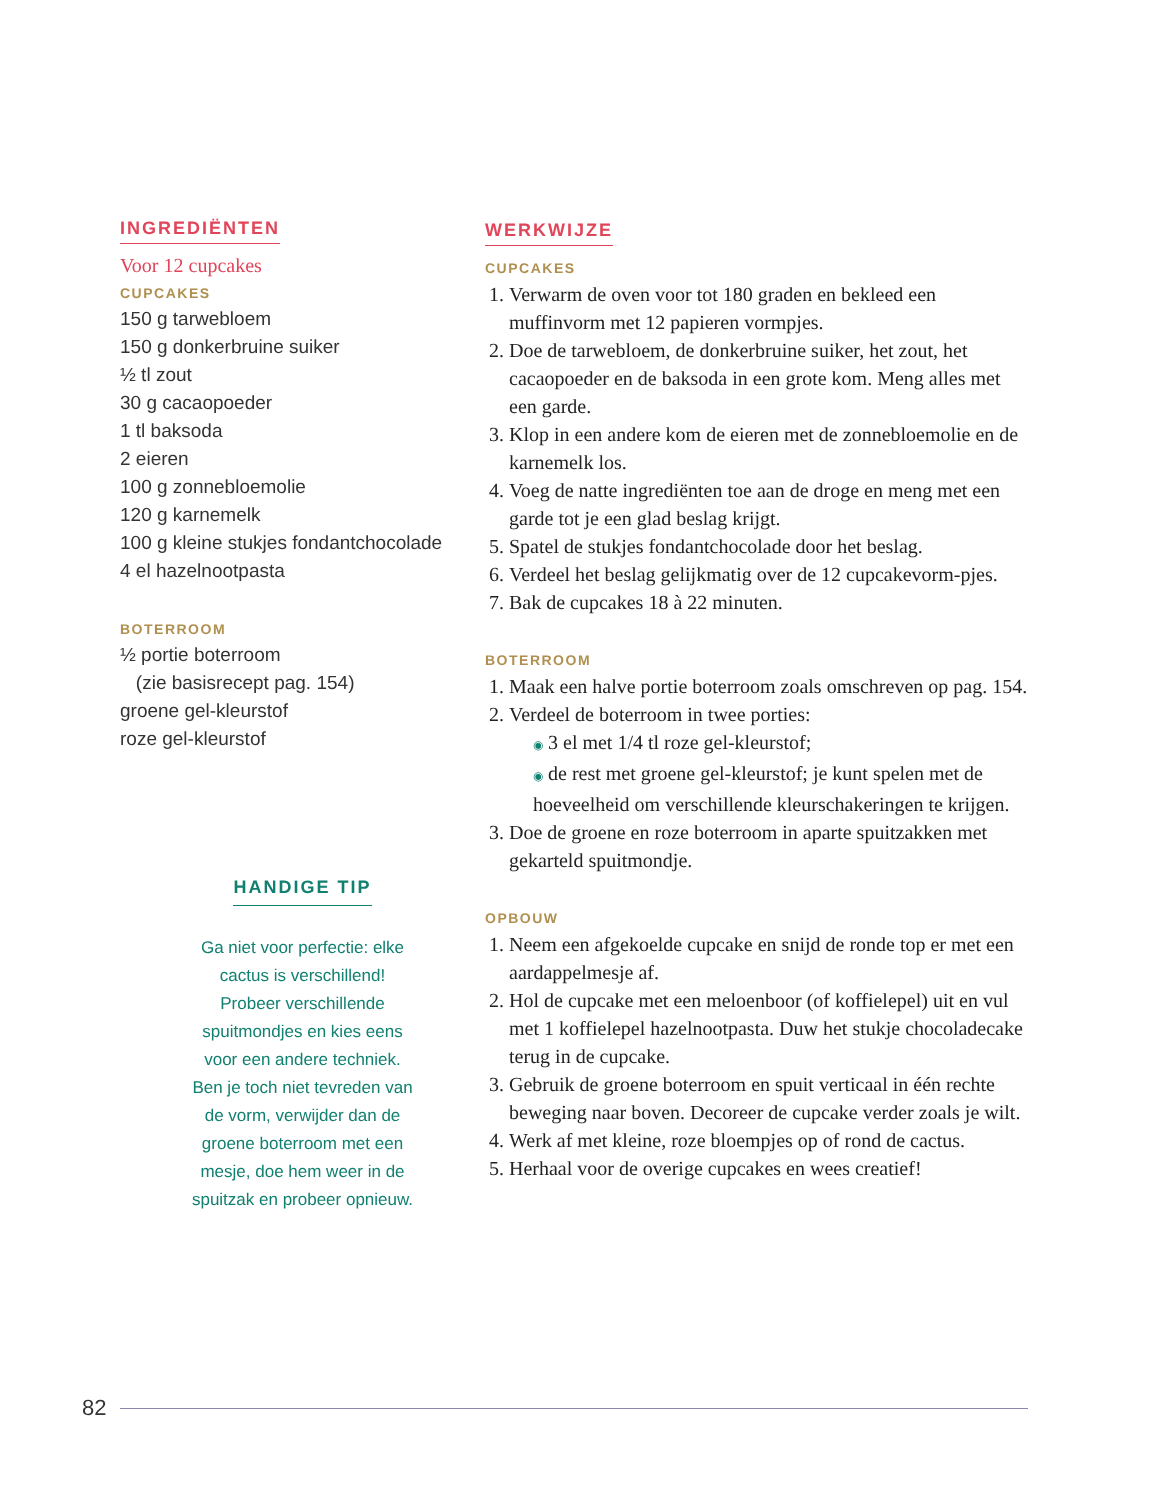INGREDIËNTEN
Voor 12 cupcakes
CUPCAKES
150 g tarwebloem
150 g donkerbruine suiker
½ tl zout
30 g cacaopoeder
1 tl baksoda
2 eieren
100 g zonnebloemolie
120 g karnemelk
100 g kleine stukjes fondantchocolade
4 el hazelnootpasta
BOTERROOM
½ portie boterroom
(zie basisrecept pag. 154)
groene gel-kleurstof
roze gel-kleurstof
HANDIGE TIP
Ga niet voor perfectie: elke
cactus is verschillend!
Probeer verschillende
spuitmondjes en kies eens
voor een andere techniek.
Ben je toch niet tevreden van
de vorm, verwijder dan de
groene boterroom met een
mesje, doe hem weer in de
spuitzak en probeer opnieuw.
WERKWIJZE
CUPCAKES
1. Verwarm de oven voor tot 180 graden en bekleed een muffinvorm met 12 papieren vormpjes.
2. Doe de tarwebloem, de donkerbruine suiker, het zout, het cacaopoeder en de baksoda in een grote kom. Meng alles met een garde.
3. Klop in een andere kom de eieren met de zonnebloemolie en de karnemelk los.
4. Voeg de natte ingrediënten toe aan de droge en meng met een garde tot je een glad beslag krijgt.
5. Spatel de stukjes fondantchocolade door het beslag.
6. Verdeel het beslag gelijkmatig over de 12 cupcakevorm-pjes.
7. Bak de cupcakes 18 à 22 minuten.
BOTERROOM
1. Maak een halve portie boterroom zoals omschreven op pag. 154.
2. Verdeel de boterroom in twee porties:
◉ 3 el met 1/4 tl roze gel-kleurstof;
◉ de rest met groene gel-kleurstof; je kunt spelen met de hoeveelheid om verschillende kleurschakeringen te krijgen.
3. Doe de groene en roze boterroom in aparte spuitzakken met gekarteld spuitmondje.
OPBOUW
1. Neem een afgekoelde cupcake en snijd de ronde top er met een aardappelmesje af.
2. Hol de cupcake met een meloenboor (of koffielepel) uit en vul met 1 koffielepel hazelnootpasta. Duw het stukje chocoladecake terug in de cupcake.
3. Gebruik de groene boterroom en spuit verticaal in één rechte beweging naar boven. Decoreer de cupcake verder zoals je wilt.
4. Werk af met kleine, roze bloempjes op of rond de cactus.
5. Herhaal voor de overige cupcakes en wees creatief!
82